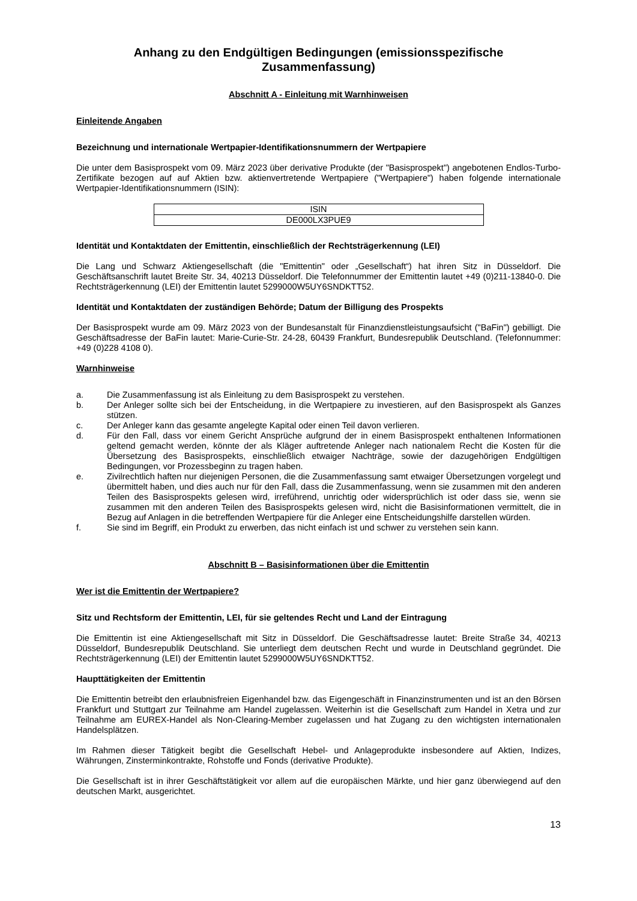Anhang zu den Endgültigen Bedingungen (emissionsspezifische Zusammenfassung)
Abschnitt A - Einleitung mit Warnhinweisen
Einleitende Angaben
Bezeichnung und internationale Wertpapier-Identifikationsnummern der Wertpapiere
Die unter dem Basisprospekt vom 09. März 2023 über derivative Produkte (der "Basisprospekt") angebotenen Endlos-Turbo-Zertifikate bezogen auf auf Aktien bzw. aktienvertretende Wertpapiere ("Wertpapiere") haben folgende internationale Wertpapier-Identifikationsnummern (ISIN):
| ISIN |
| --- |
| DE000LX3PUE9 |
Identität und Kontaktdaten der Emittentin, einschließlich der Rechtsträgerkennung (LEI)
Die Lang und Schwarz Aktiengesellschaft (die "Emittentin" oder „Gesellschaft“) hat ihren Sitz in Düsseldorf. Die Geschäftsanschrift lautet Breite Str. 34, 40213 Düsseldorf. Die Telefonnummer der Emittentin lautet +49 (0)211-13840-0. Die Rechtsträgerkennung (LEI) der Emittentin lautet 5299000W5UY6SNDKTT52.
Identität und Kontaktdaten der zuständigen Behörde; Datum der Billigung des Prospekts
Der Basisprospekt wurde am 09. März 2023 von der Bundesanstalt für Finanzdienstleistungsaufsicht ("BaFin") gebilligt. Die Geschäftsadresse der BaFin lautet: Marie-Curie-Str. 24-28, 60439 Frankfurt, Bundesrepublik Deutschland. (Telefonnummer: +49 (0)228 4108 0).
Warnhinweise
a. Die Zusammenfassung ist als Einleitung zu dem Basisprospekt zu verstehen.
b. Der Anleger sollte sich bei der Entscheidung, in die Wertpapiere zu investieren, auf den Basisprospekt als Ganzes stützen.
c. Der Anleger kann das gesamte angelegte Kapital oder einen Teil davon verlieren.
d. Für den Fall, dass vor einem Gericht Ansprüche aufgrund der in einem Basisprospekt enthaltenen Informationen geltend gemacht werden, könnte der als Kläger auftretende Anleger nach nationalem Recht die Kosten für die Übersetzung des Basisprospekts, einschließlich etwaiger Nachträge, sowie der dazugehörigen Endgültigen Bedingungen, vor Prozessbeginn zu tragen haben.
e. Zivilrechtlich haften nur diejenigen Personen, die die Zusammenfassung samt etwaiger Übersetzungen vorgelegt und übermittelt haben, und dies auch nur für den Fall, dass die Zusammenfassung, wenn sie zusammen mit den anderen Teilen des Basisprospekts gelesen wird, irreführend, unrichtig oder widersprüchlich ist oder dass sie, wenn sie zusammen mit den anderen Teilen des Basisprospekts gelesen wird, nicht die Basisinformationen vermittelt, die in Bezug auf Anlagen in die betreffenden Wertpapiere für die Anleger eine Entscheidungshilfe darstellen würden.
f. Sie sind im Begriff, ein Produkt zu erwerben, das nicht einfach ist und schwer zu verstehen sein kann.
Abschnitt B – Basisinformationen über die Emittentin
Wer ist die Emittentin der Wertpapiere?
Sitz und Rechtsform der Emittentin, LEI, für sie geltendes Recht und Land der Eintragung
Die Emittentin ist eine Aktiengesellschaft mit Sitz in Düsseldorf. Die Geschäftsadresse lautet: Breite Straße 34, 40213 Düsseldorf, Bundesrepublik Deutschland. Sie unterliegt dem deutschen Recht und wurde in Deutschland gegründet. Die Rechtsträgerkennung (LEI) der Emittentin lautet 5299000W5UY6SNDKTT52.
Haupttätigkeiten der Emittentin
Die Emittentin betreibt den erlaubnisfreien Eigenhandel bzw. das Eigengeschäft in Finanzinstrumenten und ist an den Börsen Frankfurt und Stuttgart zur Teilnahme am Handel zugelassen. Weiterhin ist die Gesellschaft zum Handel in Xetra und zur Teilnahme am EUREX-Handel als Non-Clearing-Member zugelassen und hat Zugang zu den wichtigsten internationalen Handelsplätzen.
Im Rahmen dieser Tätigkeit begibt die Gesellschaft Hebel- und Anlageprodukte insbesondere auf Aktien, Indizes, Währungen, Zinsterminkontrakte, Rohstoffe und Fonds (derivative Produkte).
Die Gesellschaft ist in ihrer Geschäftstätigkeit vor allem auf die europäischen Märkte, und hier ganz überwiegend auf den deutschen Markt, ausgerichtet.
13